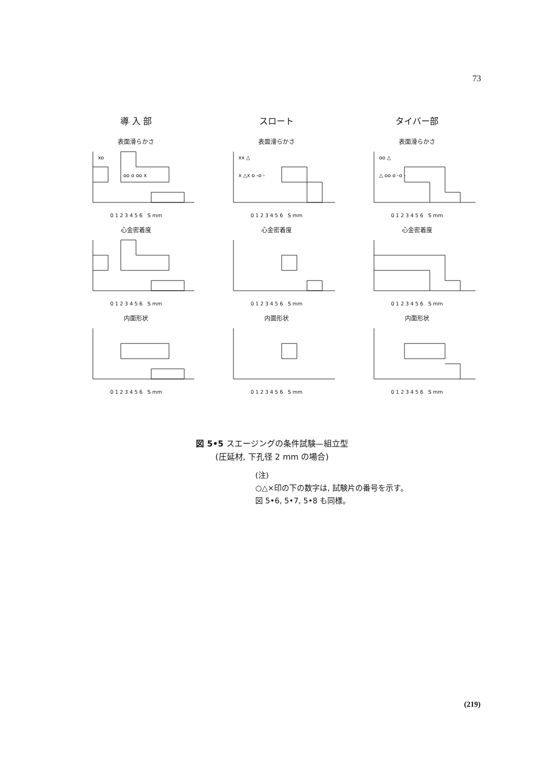73
導 入 部
スロート
タイバー部
表面滑らかさ
xo
oo o oo x
0 1 2 3 4 5 6 S mm
表面滑らかさ
xx △
x △x o -o -
0 1 2 3 4 5 6 S mm
表面滑らかさ
oo △
△ oo o -o -
0 1 2 3 4 5 6 S mm
心金密着度
0 1 2 3 4 5 6 S mm
心金密着度
0 1 2 3 4 5 6 S mm
心金密着度
0 1 2 3 4 5 6 S mm
内面形状
0 1 2 3 4 5 6 S mm
内面形状
0 1 2 3 4 5 6 S mm
内面形状
0 1 2 3 4 5 6 S mm
図 5•5 スエージングの条件試験—組立型
(圧延材, 下孔径 2 mm の場合)
(注)
○△×印の下の数字は, 試験片の番号を示す。
図 5•6, 5•7, 5•8 も同様。
(219)